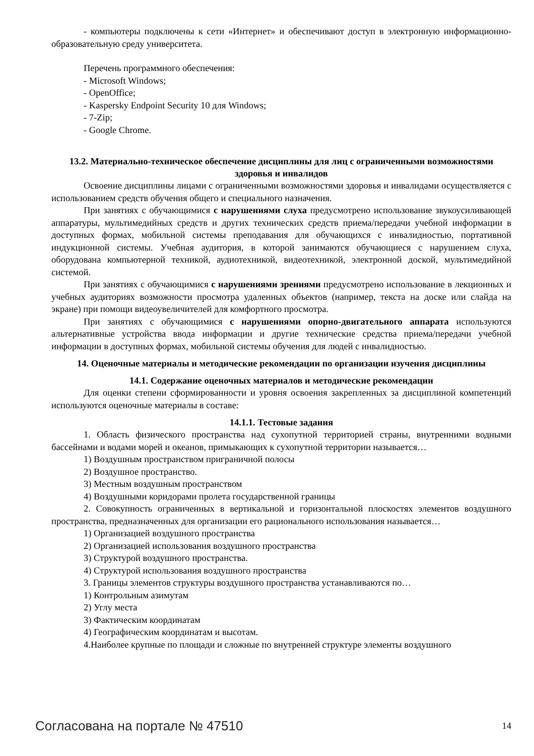- компьютеры подключены к сети «Интернет» и обеспечивают доступ в электронную информационно-образовательную среду университета.
Перечень программного обеспечения:
- Microsoft Windows;
- OpenOffice;
- Kaspersky Endpoint Security 10 для Windows;
- 7-Zip;
- Google Chrome.
13.2. Материально-техническое обеспечение дисциплины для лиц с ограниченными возможностями здоровья и инвалидов
Освоение дисциплины лицами с ограниченными возможностями здоровья и инвалидами осуществляется с использованием средств обучения общего и специального назначения.
При занятиях с обучающимися с нарушениями слуха предусмотрено использование звукоусиливающей аппаратуры, мультимедийных средств и других технических средств приема/передачи учебной информации в доступных формах, мобильной системы преподавания для обучающихся с инвалидностью, портативной индукционной системы. Учебная аудитория, в которой занимаются обучающиеся с нарушением слуха, оборудована компьютерной техникой, аудиотехникой, видеотехникой, электронной доской, мультимедийной системой.
При занятиях с обучающимися с нарушениями зрениями предусмотрено использование в лекционных и учебных аудиториях возможности просмотра удаленных объектов (например, текста на доске или слайда на экране) при помощи видеоувеличителей для комфортного просмотра.
При занятиях с обучающимися с нарушениями опорно-двигательного аппарата используются альтернативные устройства ввода информации и другие технические средства приема/передачи учебной информации в доступных формах, мобильной системы обучения для людей с инвалидностью.
14. Оценочные материалы и методические рекомендации по организации изучения дисциплины
14.1. Содержание оценочных материалов и методические рекомендации
Для оценки степени сформированности и уровня освоения закрепленных за дисциплиной компетенций используются оценочные материалы в составе:
14.1.1. Тестовые задания
1. Область физического пространства над сухопутной территорией страны, внутренними водными бассейнами и водами морей и океанов, примыкающих к сухопутной территории называется…
1) Воздушным пространством приграничной полосы
2) Воздушное пространство.
3) Местным воздушным пространством
4) Воздушными коридорами пролета государственной границы
2. Совокупность ограниченных в вертикальной и горизонтальной плоскостях элементов воздушного пространства, предназначенных для организации его рационального использования называется…
1) Организацией воздушного пространства
2) Организацией использования воздушного пространства
3) Структурой воздушного пространства.
4) Структурой использования воздушного пространства
3. Границы элементов структуры воздушного пространства устанавливаются по…
1) Контрольным азимутам
2) Углу места
3) Фактическим координатам
4) Географическим координатам и высотам.
4.Наиболее крупные по площади и сложные по внутренней структуре элементы воздушного
Согласована на портале № 47510 14